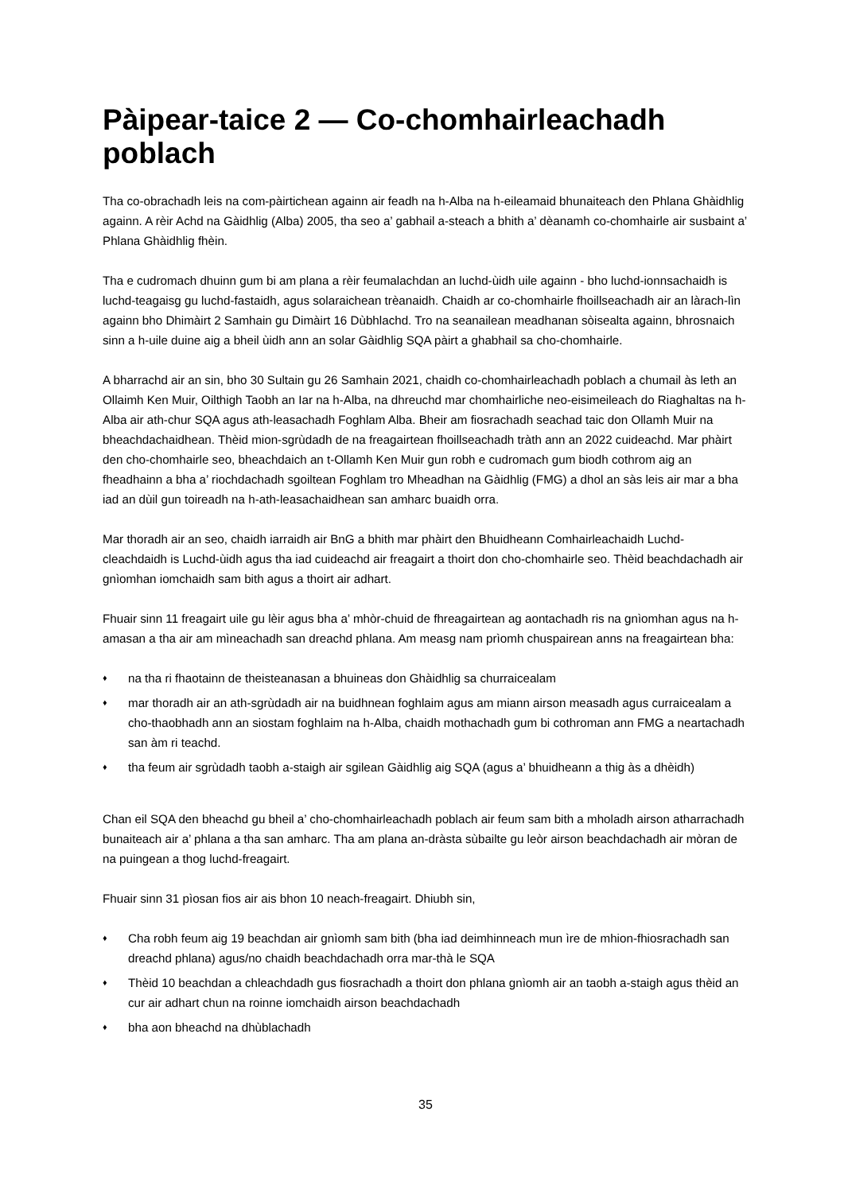Pàipear-taice 2 — Co-chomhairleachadh poblach
Tha co-obrachadh leis na com-pàirtichean againn air feadh na h-Alba na h-eileamaid bhunaiteach den Phlana Ghàidhlig againn. A rèir Achd na Gàidhlig (Alba) 2005, tha seo a’ gabhail a-steach a bhith a’ dèanamh co-chomhairle air susbaint a’ Phlana Ghàidhlig fhèin.
Tha e cudromach dhuinn gum bi am plana a rèir feumalachdan an luchd-ùidh uile againn - bho luchd-ionnsachaidh is luchd-teagaisg gu luchd-fastaidh, agus solaraichean trèanaidh. Chaidh ar co-chomhairle fhoillseachadh air an làrach-lìn againn bho Dhimàirt 2 Samhain gu Dimàirt 16 Dùbhlachd. Tro na seanailean meadhanan sòisealta againn, bhrosnaich sinn a h-uile duine aig a bheil ùidh ann an solar Gàidhlig SQA pàirt a ghabhail sa cho-chomhairle.
A bharrachd air an sin, bho 30 Sultain gu 26 Samhain 2021, chaidh co-chomhairleachadh poblach a chumail às leth an Ollaimh Ken Muir, Oilthigh Taobh an Iar na h-Alba, na dhreuchd mar chomhairliche neo-eisimeileach do Riaghaltas na h-Alba air ath-chur SQA agus ath-leasachadh Foghlam Alba. Bheir am fiosrachadh seachad taic don Ollamh Muir na bheachdachaidhean. Thèid mion-sgrùdadh de na freagairtean fhoillseachadh tràth ann an 2022 cuideachd. Mar phàirt den cho-chomhairle seo, bheachdaich an t-Ollamh Ken Muir gun robh e cudromach gum biodh cothrom aig an fheadhainn a bha a’ riochdachadh sgoiltean Foghlam tro Mheadhan na Gàidhlig (FMG) a dhol an sàs leis air mar a bha iad an dùil gun toireadh na h-ath-leasachaidhean san amharc buaidh orra.
Mar thoradh air an seo, chaidh iarraidh air BnG a bhith mar phàirt den Bhuidheann Comhairleachaidh Luchd-cleachdaidh is Luchd-ùidh agus tha iad cuideachd air freagairt a thoirt don cho-chomhairle seo. Thèid beachdachadh air gnìomhan iomchaidh sam bith agus a thoirt air adhart.
Fhuair sinn 11 freagairt uile gu lèir agus bha a’ mhòr-chuid de fhreagairtean ag aontachadh ris na gnìomhan agus na h-amasan a tha air am mìneachadh san dreachd phlana. Am measg nam prìomh chuspairean anns na freagairtean bha:
♦ na tha ri fhaotainn de theisteanasan a bhuineas don Ghàidhlig sa churraicealam
♦ mar thoradh air an ath-sgrùdadh air na buidhnean foghlaim agus am miann airson measadh agus curraicealam a cho-thaobhadh ann an siostam foghlaim na h-Alba, chaidh mothachadh gum bi cothroman ann FMG a neartachadh san àm ri teachd.
♦ tha feum air sgrùdadh taobh a-staigh air sgilean Gàidhlig aig SQA (agus a’ bhuidheann a thig às a dhèidh)
Chan eil SQA den bheachd gu bheil a’ cho-chomhairleachadh poblach air feum sam bith a mholadh airson atharrachadh bunaiteach air a’ phlana a tha san amharc. Tha am plana an-dràsta sùbailte gu leòr airson beachdachadh air mòran de na puingean a thog luchd-freagairt.
Fhuair sinn 31 pìosan fios air ais bhon 10 neach-freagairt. Dhiubh sin,
♦ Cha robh feum aig 19 beachdan air gnìomh sam bith (bha iad deimhinneach mun ìre de mhion-fhiosrachadh san dreachd phlana) agus/no chaidh beachdachadh orra mar-thà le SQA
♦ Thèid 10 beachdan a chleachdadh gus fiosrachadh a thoirt don phlana gnìomh air an taobh a-staigh agus thèid an cur air adhart chun na roinne iomchaidh airson beachdachadh
♦ bha aon bheachd na dhùblachadh
35